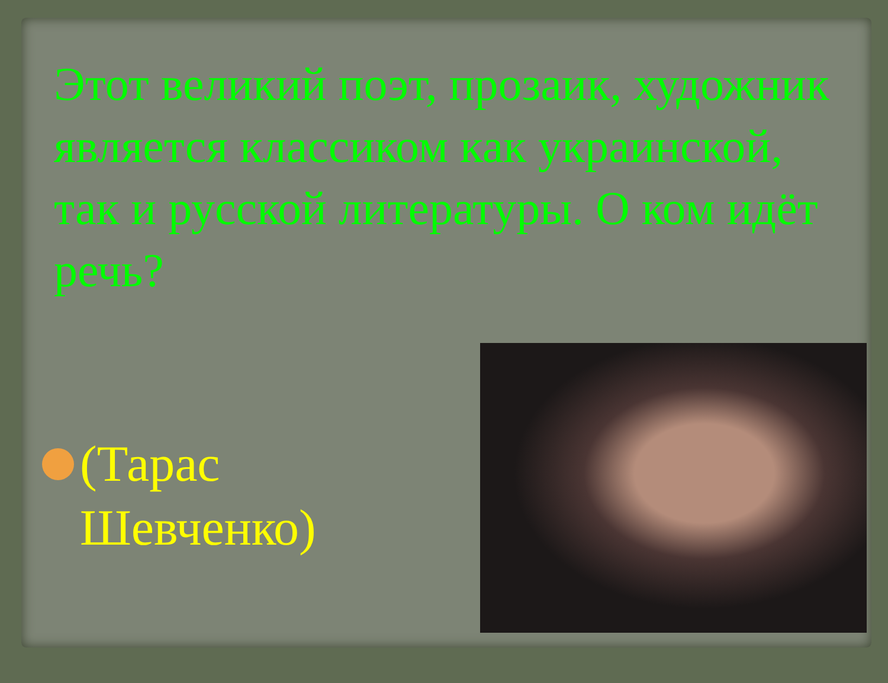Этот великий поэт, прозаик, художник является классиком как украинской, так и русской литературы. О ком идёт речь?
(Тарас
Шевченко)